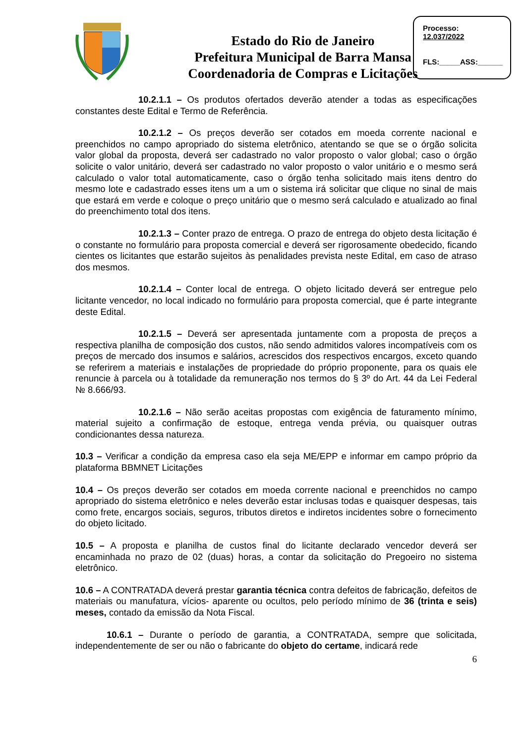Estado do Rio de Janeiro
Prefeitura Municipal de Barra Mansa
Coordenadoria de Compras e Licitações
Processo:
12.037/2022
FLS:_____ASS:______
10.2.1.1 – Os produtos ofertados deverão atender a todas as especificações constantes deste Edital e Termo de Referência.
10.2.1.2 – Os preços deverão ser cotados em moeda corrente nacional e preenchidos no campo apropriado do sistema eletrônico, atentando se que se o órgão solicita valor global da proposta, deverá ser cadastrado no valor proposto o valor global; caso o órgão solicite o valor unitário, deverá ser cadastrado no valor proposto o valor unitário e o mesmo será calculado o valor total automaticamente, caso o órgão tenha solicitado mais itens dentro do mesmo lote e cadastrado esses itens um a um o sistema irá solicitar que clique no sinal de mais que estará em verde e coloque o preço unitário que o mesmo será calculado e atualizado ao final do preenchimento total dos itens.
10.2.1.3 – Conter prazo de entrega. O prazo de entrega do objeto desta licitação é o constante no formulário para proposta comercial e deverá ser rigorosamente obedecido, ficando cientes os licitantes que estarão sujeitos às penalidades prevista neste Edital, em caso de atraso dos mesmos.
10.2.1.4 – Conter local de entrega. O objeto licitado deverá ser entregue pelo licitante vencedor, no local indicado no formulário para proposta comercial, que é parte integrante deste Edital.
10.2.1.5 – Deverá ser apresentada juntamente com a proposta de preços a respectiva planilha de composição dos custos, não sendo admitidos valores incompatíveis com os preços de mercado dos insumos e salários, acrescidos dos respectivos encargos, exceto quando se referirem a materiais e instalações de propriedade do próprio proponente, para os quais ele renuncie à parcela ou à totalidade da remuneração nos termos do § 3º do Art. 44 da Lei Federal № 8.666/93.
10.2.1.6 – Não serão aceitas propostas com exigência de faturamento mínimo, material sujeito a confirmação de estoque, entrega venda prévia, ou quaisquer outras condicionantes dessa natureza.
10.3 – Verificar a condição da empresa caso ela seja ME/EPP e informar em campo próprio da plataforma BBMNET Licitações
10.4 – Os preços deverão ser cotados em moeda corrente nacional e preenchidos no campo apropriado do sistema eletrônico e neles deverão estar inclusas todas e quaisquer despesas, tais como frete, encargos sociais, seguros, tributos diretos e indiretos incidentes sobre o fornecimento do objeto licitado.
10.5 – A proposta e planilha de custos final do licitante declarado vencedor deverá ser encaminhada no prazo de 02 (duas) horas, a contar da solicitação do Pregoeiro no sistema eletrônico.
10.6 – A CONTRATADA deverá prestar garantia técnica contra defeitos de fabricação, defeitos de materiais ou manufatura, vícios- aparente ou ocultos, pelo período mínimo de 36 (trinta e seis) meses, contado da emissão da Nota Fiscal.
10.6.1 – Durante o período de garantia, a CONTRATADA, sempre que solicitada, independentemente de ser ou não o fabricante do objeto do certame, indicará rede
6